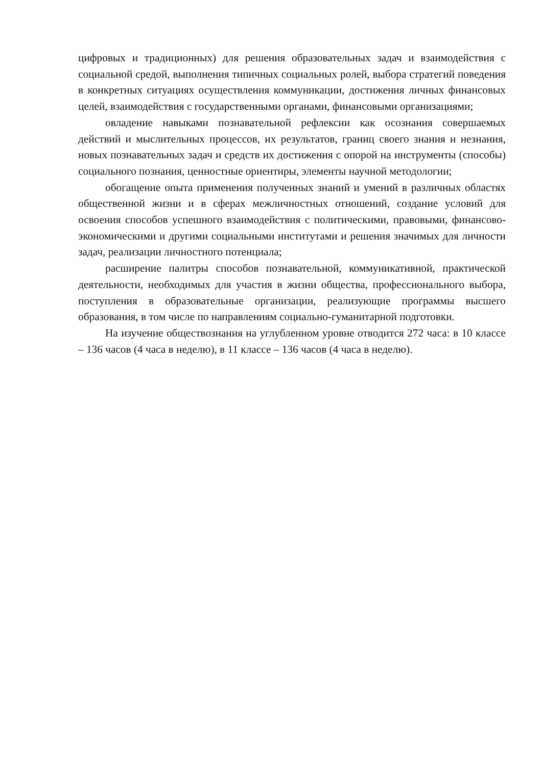цифровых и традиционных) для решения образовательных задач и взаимодействия с социальной средой, выполнения типичных социальных ролей, выбора стратегий поведения в конкретных ситуациях осуществления коммуникации, достижения личных финансовых целей, взаимодействия с государственными органами, финансовыми организациями;
овладение навыками познавательной рефлексии как осознания совершаемых действий и мыслительных процессов, их результатов, границ своего знания и незнания, новых познавательных задач и средств их достижения с опорой на инструменты (способы) социального познания, ценностные ориентиры, элементы научной методологии;
обогащение опыта применения полученных знаний и умений в различных областях общественной жизни и в сферах межличностных отношений, создание условий для освоения способов успешного взаимодействия с политическими, правовыми, финансово-экономическими и другими социальными институтами и решения значимых для личности задач, реализации личностного потенциала;
расширение палитры способов познавательной, коммуникативной, практической деятельности, необходимых для участия в жизни общества, профессионального выбора, поступления в образовательные организации, реализующие программы высшего образования, в том числе по направлениям социально-гуманитарной подготовки.
На изучение обществознания на углубленном уровне отводится 272 часа: в 10 классе – 136 часов (4 часа в неделю), в 11 классе – 136 часов (4 часа в неделю).